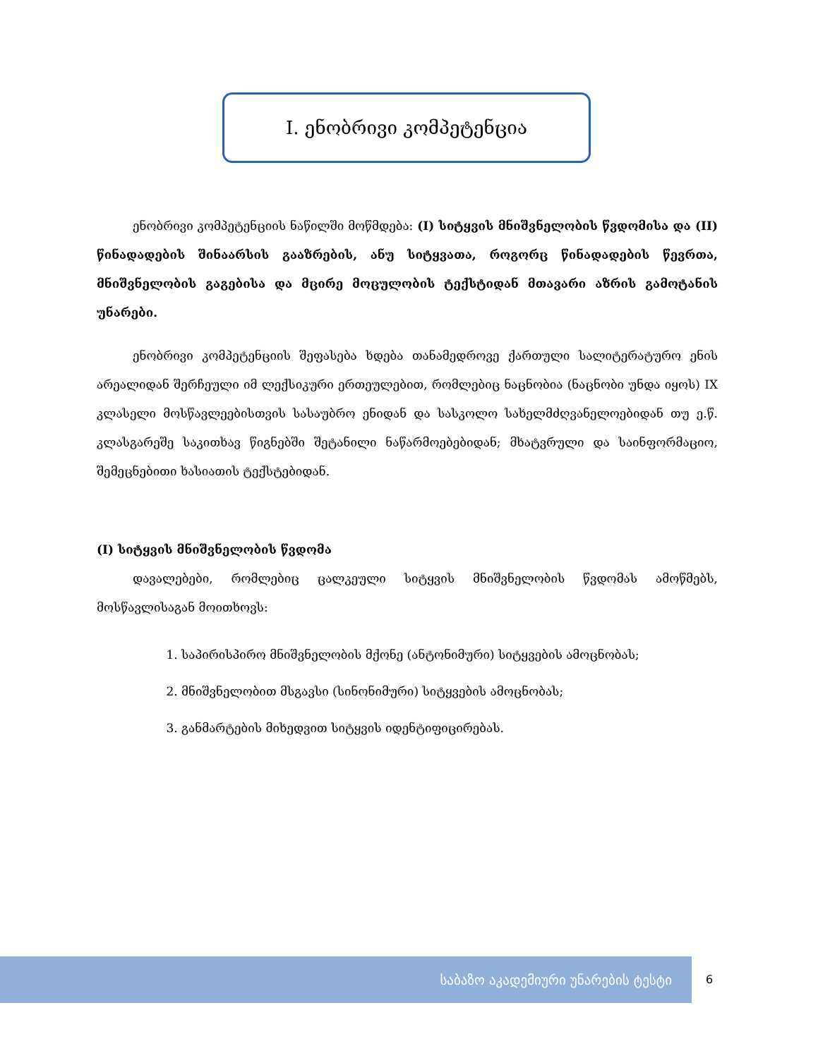I. ენობრივი კომპეტენცია
ენობრივი კომპეტენციის ნაწილში მოწმდება: (I) სიტყვის მნიშვნელობის წვდომისა და (II) წინადადების შინაარსის გააზრების, ანუ სიტყვათა, როგორც წინადადების წევრთა, მნიშვნელობის გაგებისა და მცირე მოცულობის ტექსტიდან მთავარი აზრის გამოტანის უნარები.
ენობრივი კომპეტენციის შეფასება ხდება თანამედროვე ქართული სალიტერატურო ენის არეალიდან შერჩეული იმ ლექსიკური ერთეულებით, რომლებიც ნაცნობია (ნაცნობი უნდა იყოს) IX კლასელი მოსწავლეებისთვის სასაუბრო ენიდან და სასკოლო სახელმძღვანელოებიდან თუ ე.წ. კლასგარეშე საკითხავ წიგნებში შეტანილი ნაწარმოებებიდან; მხატვრული და საინფორმაციო, შემეცნებითი ხასიათის ტექსტებიდან.
(I) სიტყვის მნიშვნელობის წვდომა
დავალებები, რომლებიც ცალკეული სიტყვის მნიშვნელობის წვდომას ამოწმებს, მოსწავლისაგან მოითხოვს:
1. საპირისპირო მნიშვნელობის მქონე (ანტონიმური) სიტყვების ამოცნობას;
2. მნიშვნელობით მსგავსი (სინონიმური) სიტყვების ამოცნობას;
3. განმარტების მიხედვით სიტყვის იდენტიფიცირებას.
საბაზო აკადემიური უნარების ტესტი 6